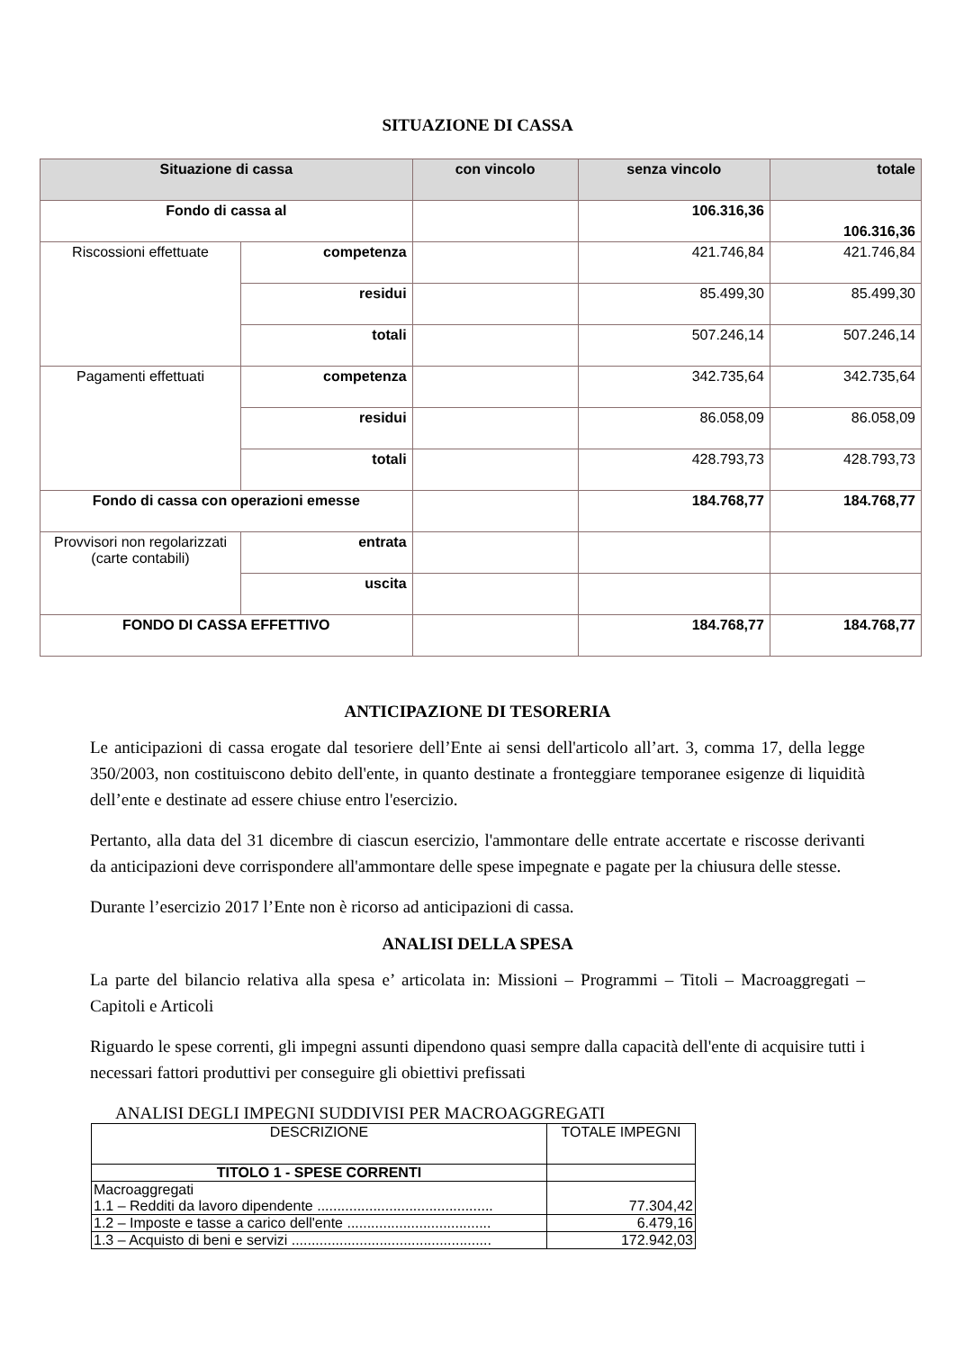SITUAZIONE DI CASSA
| Situazione di cassa | | con vincolo | senza vincolo | totale |
| --- | --- | --- | --- | --- |
| Fondo di cassa al | | | 106.316,36 | 106.316,36 |
| Riscossioni effettuate | competenza | | 421.746,84 | 421.746,84 |
| | residui | | 85.499,30 | 85.499,30 |
| | totali | | 507.246,14 | 507.246,14 |
| Pagamenti effettuati | competenza | | 342.735,64 | 342.735,64 |
| | residui | | 86.058,09 | 86.058,09 |
| | totali | | 428.793,73 | 428.793,73 |
| Fondo di cassa con operazioni emesse | | | 184.768,77 | 184.768,77 |
| Provvisori non regolarizzati (carte contabili) | entrata | | | |
| | uscita | | | |
| FONDO DI CASSA EFFETTIVO | | | 184.768,77 | 184.768,77 |
ANTICIPAZIONE DI TESORERIA
Le anticipazioni di cassa erogate dal tesoriere dell’Ente ai sensi dell'articolo all’art. 3, comma 17, della legge 350/2003, non costituiscono debito dell'ente, in quanto destinate a fronteggiare temporanee esigenze di liquidità dell’ente e destinate ad essere chiuse entro l'esercizio.
Pertanto, alla data del 31 dicembre di ciascun esercizio, l'ammontare delle entrate accertate e riscosse derivanti da anticipazioni deve corrispondere all'ammontare delle spese impegnate e pagate per la chiusura delle stesse.
Durante l’esercizio 2017 l’Ente non è ricorso ad anticipazioni di cassa.
ANALISI DELLA SPESA
La parte del bilancio relativa alla spesa e’ articolata in: Missioni – Programmi – Titoli – Macroaggregati – Capitoli e Articoli
Riguardo le spese correnti, gli impegni assunti dipendono quasi sempre dalla capacità dell'ente di acquisire tutti i necessari fattori produttivi per conseguire gli obiettivi prefissati
ANALISI DEGLI IMPEGNI SUDDIVISI PER MACROAGGREGATI
| DESCRIZIONE | TOTALE IMPEGNI |
| TITOLO 1 - SPESE CORRENTI | |
| Macroaggregati 1.1 – Redditi da lavoro dipendente ............................................ | 77.304,42 |
| 1.2 – Imposte e tasse a carico dell'ente .................................... | 6.479,16 |
| 1.3 – Acquisto di beni e servizi .................................................. | 172.942,03 |